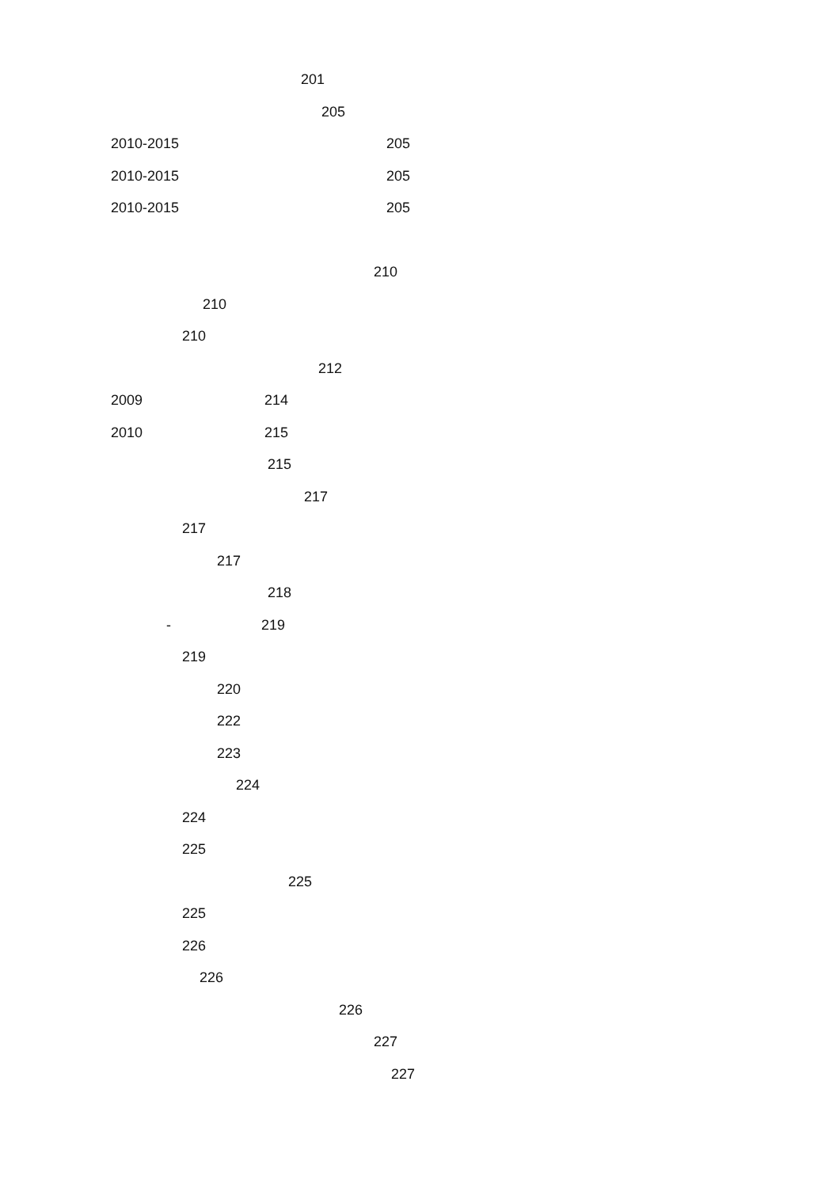201
205
2010-2015 205
2010-2015 205
2010-2015 205
210
210
210
212
2009 214
2010 215
215
217
217
217
218
- 219
219
220
222
223
224
224
225
225
225
226
226
226
227
227